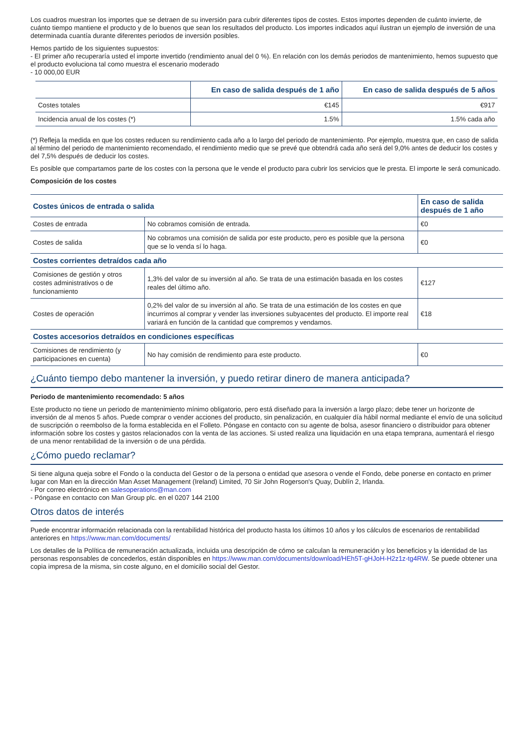Los cuadros muestran los importes que se detraen de su inversión para cubrir diferentes tipos de costes. Estos importes dependen de cuánto invierte, de cuánto tiempo mantiene el producto y de lo buenos que sean los resultados del producto. Los importes indicados aquí ilustran un ejemplo de inversión de una determinada cuantía durante diferentes periodos de inversión posibles.
Hemos partido de los siguientes supuestos:
- El primer año recuperaría usted el importe invertido (rendimiento anual del 0 %). En relación con los demás periodos de mantenimiento, hemos supuesto que el producto evoluciona tal como muestra el escenario moderado
- 10 000,00 EUR
| | En caso de salida después de 1 año | En caso de salida después de 5 años |
| --- | --- | --- |
| Costes totales | €145 | €917 |
| Incidencia anual de los costes (*) | 1.5% | 1.5% cada año |
(*) Refleja la medida en que los costes reducen su rendimiento cada año a lo largo del periodo de mantenimiento. Por ejemplo, muestra que, en caso de salida al término del periodo de mantenimiento recomendado, el rendimiento medio que se prevé que obtendrá cada año será del 9,0% antes de deducir los costes y del 7,5% después de deducir los costes.
Es posible que compartamos parte de los costes con la persona que le vende el producto para cubrir los servicios que le presta. El importe le será comunicado.
Composición de los costes
| Costes únicos de entrada o salida | | En caso de salida después de 1 año |
| Costes de entrada | No cobramos comisión de entrada. | €0 |
| Costes de salida | No cobramos una comisión de salida por este producto, pero es posible que la persona que se lo venda sí lo haga. | €0 |
| Costes corrientes detraídos cada año | | |
| Comisiones de gestión y otros costes administrativos o de funcionamiento | 1,3% del valor de su inversión al año. Se trata de una estimación basada en los costes reales del último año. | €127 |
| Costes de operación | 0,2% del valor de su inversión al año. Se trata de una estimación de los costes en que incurrimos al comprar y vender las inversiones subyacentes del producto. El importe real variará en función de la cantidad que compremos y vendamos. | €18 |
| Costes accesorios detraídos en condiciones específicas | | |
| Comisiones de rendimiento (y participaciones en cuenta) | No hay comisión de rendimiento para este producto. | €0 |
¿Cuánto tiempo debo mantener la inversión, y puedo retirar dinero de manera anticipada?
Periodo de mantenimiento recomendado: 5 años
Este producto no tiene un periodo de mantenimiento mínimo obligatorio, pero está diseñado para la inversión a largo plazo; debe tener un horizonte de inversión de al menos 5 años. Puede comprar o vender acciones del producto, sin penalización, en cualquier día hábil normal mediante el envío de una solicitud de suscripción o reembolso de la forma establecida en el Folleto. Póngase en contacto con su agente de bolsa, asesor financiero o distribuidor para obtener información sobre los costes y gastos relacionados con la venta de las acciones. Si usted realiza una liquidación en una etapa temprana, aumentará el riesgo de una menor rentabilidad de la inversión o de una pérdida.
¿Cómo puedo reclamar?
Si tiene alguna queja sobre el Fondo o la conducta del Gestor o de la persona o entidad que asesora o vende el Fondo, debe ponerse en contacto en primer lugar con Man en la dirección Man Asset Management (Ireland) Limited, 70 Sir John Rogerson's Quay, Dublín 2, Irlanda.
- Por correo electrónico en salesoperations@man.com
- Póngase en contacto con Man Group plc. en el 0207 144 2100
Otros datos de interés
Puede encontrar información relacionada con la rentabilidad histórica del producto hasta los últimos 10 años y los cálculos de escenarios de rentabilidad anteriores en https://www.man.com/documents/
Los detalles de la Política de remuneración actualizada, incluida una descripción de cómo se calculan la remuneración y los beneficios y la identidad de las personas responsables de concederlos, están disponibles en https://www.man.com/documents/download/HEh5T-gHJoH-H2z1z-tg4RW. Se puede obtener una copia impresa de la misma, sin coste alguno, en el domicilio social del Gestor.